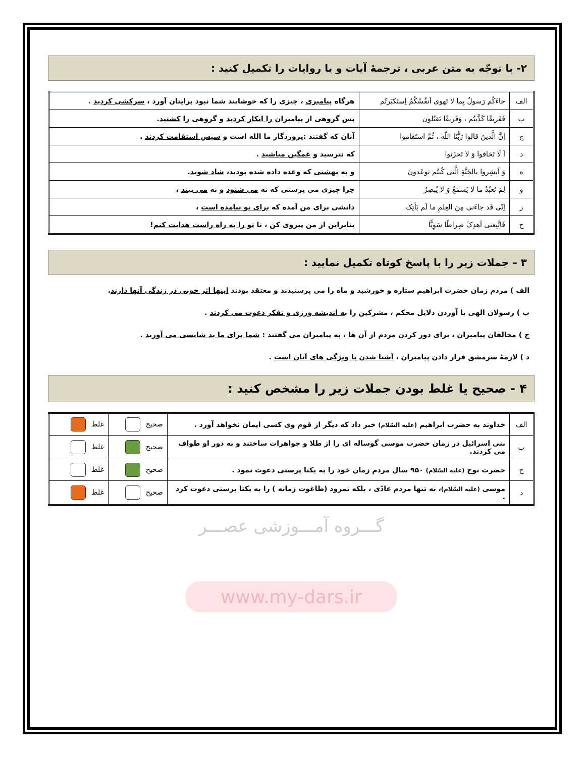۲- با توجّه به متن عربی ، ترجمهٔ آیات و یا روایات را تکمیل کنید :
| الف | جاءَکُم رَسولٌ بِما لا تَهوی اَنفُسُکُمُ اِستَکبَرتُم | هرگاه پیامبری ، چیزی را که خوشایند شما نبود برایتان آورد ، سرکشی کردید . |
| ب | فَفَریقًا کَذَّبتُم ، وَفَریقًا تَقتُلون | پس گروهی از پیامبران را انکار کردید و گروهی را کشتید . |
| ج | اِنَّ الَّذینَ قالوا رَبُّنَا اللّه ، ثُمَّ استَقاموا | آنان که گفتند :پروردگار ما الله است و سپس استقامت کردند . |
| د | اَ لّا تَخافوا وَ لا تَحزَنوا | که نترسید و غمگین مباشید . |
| ه | وَ اَبشِروا بالجَنَّةِ الَّتی کُنتُم توعَدونَ | و به بهشتی که وعده داده شده بودید، شاد شوید . |
| و | لِمَ تَعبُدُ ما لا یَسمَعُ وَ لا یُبصِرُ | چرا چیزی می پرستی که نه می شنود و نه می بیند ، |
| ز | اِنّی قَد جاءَنی مِنَ العِلمِ ما لَم یَأتِک | دانشی برای من آمده که برای تو نیامده است ، |
| ح | فَاتَّبِعنی اَهدِکَ صِراطًا سَوِیًّا | بنابراین از من پیروی کن ، تا تو را به راه راست هدایت کنم ! |
۳ – جملات زیر را با پاسخ کوتاه تکمیل نمایید :
الف ) مردم زمان حضرت ابراهیم ستاره و خورشید و ماه را می پرستیدند و معتقد بودند اینها اثر خوبی در زندگی آنها دارند.
ب ) رسولان الهی با آوردن دلایل محکم ، مشرکین را به اندیشه ورزی و تفکر دعوت می کردند .
ج ) مخالفان پیامبران ، برای دور کردن مردم از آن ها ، به پیامبران می گفتند : شما برای ما بد شانسی می آورید .
د ) لازمهٔ سرمشق قرار دادن پیامبران ، آشنا شدن با ویژگی های آنان است .
۴ - صحیح یا غلط بودن جملات زیر را مشخص کنید :
| الف | خداوند به حضرت ابراهیم (علیه السّلام) خبر داد که دیگر از قوم وی کسی ایمان نخواهد آورد . | صحیح | غلط |
| ب | بنی اسرائیل در زمان حضرت موسی گوساله ای را از طلا و جواهرات ساختند و به دور او طواف می کردند. | صحیح | غلط |
| ج | حضرت نوح (علیه السّلام) ۹۵۰ سال مردم زمان خود را به یکتا پرستی دعوت نمود . | صحیح | غلط |
| د | موسی (علیه السّلام) ، نه تنها مردم عادّی ، بلکه نمرود (طاغوت زمانه ) را به یکتا پرستی دعوت کرد . | صحیح | غلط |
گـــروه آمـــوزشی عصـــر
www.my-dars.ir